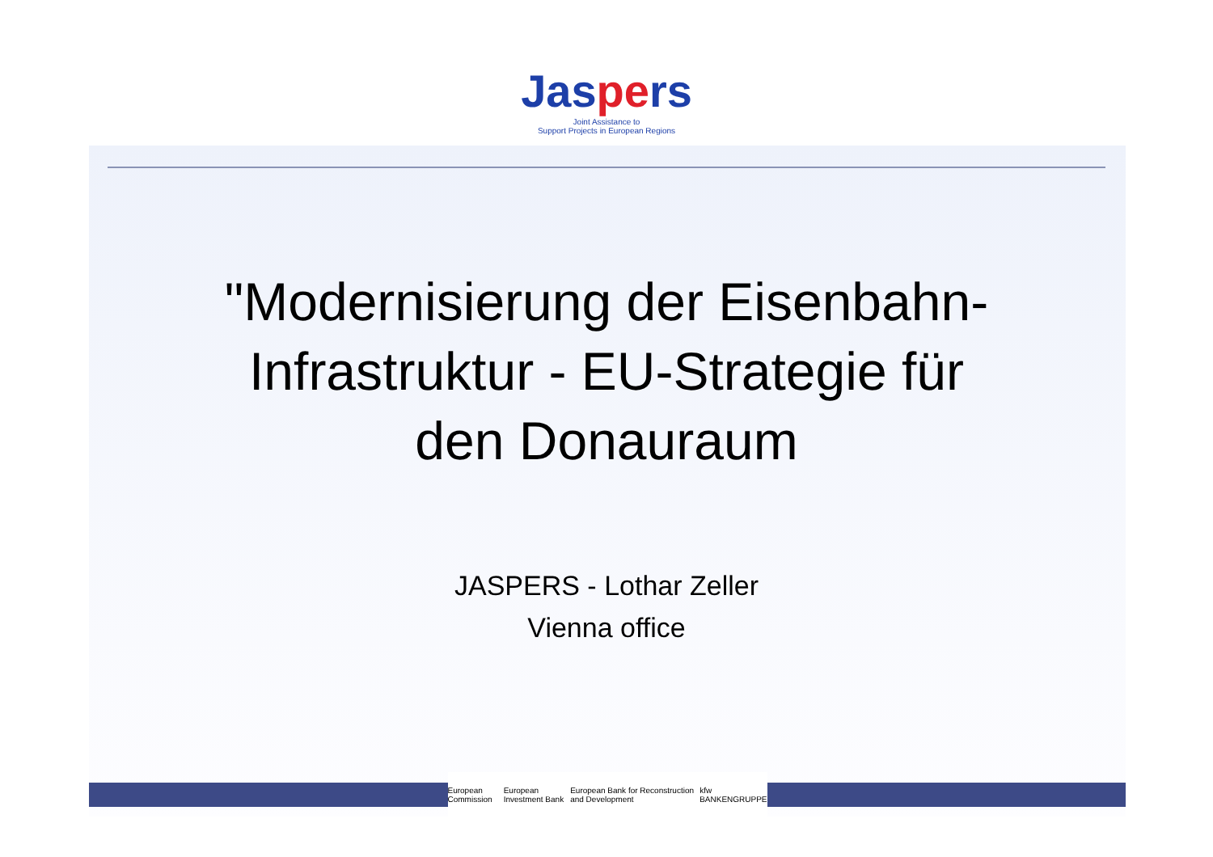Jaspers
Joint Assistance to
Support Projects in European Regions
"Modernisierung der Eisenbahn-
Infrastruktur - EU-Strategie für
den Donauraum
JASPERS - Lothar Zeller
Vienna office
European Commission European Investment Bank European Bank for Reconstruction and Development kfw BANKENGRUPPE